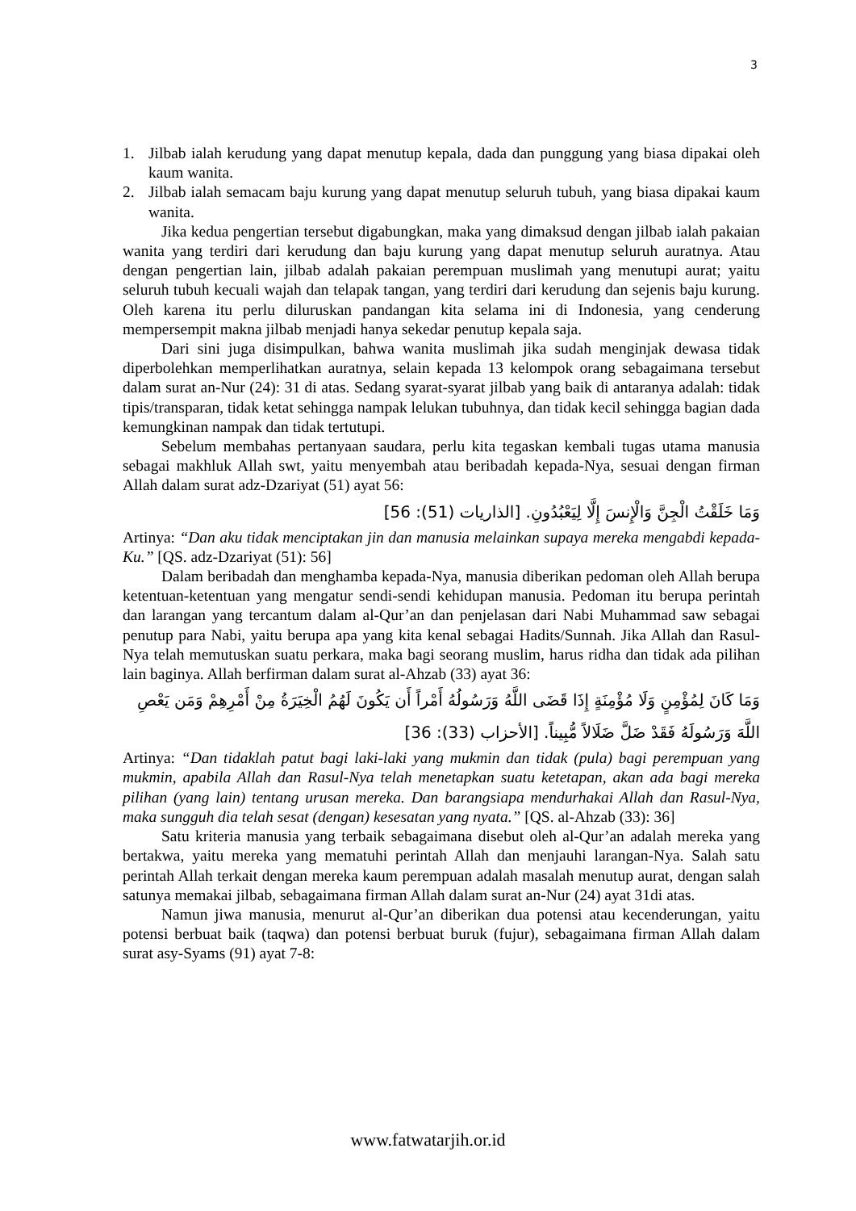3
1. Jilbab ialah kerudung yang dapat menutup kepala, dada dan punggung yang biasa dipakai oleh kaum wanita.
2. Jilbab ialah semacam baju kurung yang dapat menutup seluruh tubuh, yang biasa dipakai kaum wanita.
Jika kedua pengertian tersebut digabungkan, maka yang dimaksud dengan jilbab ialah pakaian wanita yang terdiri dari kerudung dan baju kurung yang dapat menutup seluruh auratnya. Atau dengan pengertian lain, jilbab adalah pakaian perempuan muslimah yang menutupi aurat; yaitu seluruh tubuh kecuali wajah dan telapak tangan, yang terdiri dari kerudung dan sejenis baju kurung. Oleh karena itu perlu diluruskan pandangan kita selama ini di Indonesia, yang cenderung mempersempit makna jilbab menjadi hanya sekedar penutup kepala saja.
Dari sini juga disimpulkan, bahwa wanita muslimah jika sudah menginjak dewasa tidak diperbolehkan memperlihatkan auratnya, selain kepada 13 kelompok orang sebagaimana tersebut dalam surat an-Nur (24): 31 di atas. Sedang syarat-syarat jilbab yang baik di antaranya adalah: tidak tipis/transparan, tidak ketat sehingga nampak lelukan tubuhnya, dan tidak kecil sehingga bagian dada kemungkinan nampak dan tidak tertutupi.
Sebelum membahas pertanyaan saudara, perlu kita tegaskan kembali tugas utama manusia sebagai makhluk Allah swt, yaitu menyembah atau beribadah kepada-Nya, sesuai dengan firman Allah dalam surat adz-Dzariyat (51) ayat 56:
وَمَا خَلَقْتُ الْجِنَّ وَالْإِنسَ إِلَّا لِيَعْبُدُونِ. [الذاريات (51): 56]
Artinya: “Dan aku tidak menciptakan jin dan manusia melainkan supaya mereka mengabdi kepada-Ku.” [QS. adz-Dzariyat (51): 56]
Dalam beribadah dan menghamba kepada-Nya, manusia diberikan pedoman oleh Allah berupa ketentuan-ketentuan yang mengatur sendi-sendi kehidupan manusia. Pedoman itu berupa perintah dan larangan yang tercantum dalam al-Qur’an dan penjelasan dari Nabi Muhammad saw sebagai penutup para Nabi, yaitu berupa apa yang kita kenal sebagai Hadits/Sunnah. Jika Allah dan Rasul-Nya telah memutuskan suatu perkara, maka bagi seorang muslim, harus ridha dan tidak ada pilihan lain baginya. Allah berfirman dalam surat al-Ahzab (33) ayat 36:
وَمَا كَانَ لِمُؤْمِنٍ وَلَا مُؤْمِنَةٍ إِذَا قَضَى اللَّهُ وَرَسُولُهُ أَمْراً أَن يَكُونَ لَهُمُ الْخِيَرَةُ مِنْ أَمْرِهِمْ وَمَن يَعْصِ اللَّهَ وَرَسُولَهُ فَقَدْ ضَلَّ ضَلَالاً مُّبِيناً. [الأحزاب (33): 36]
Artinya: “Dan tidaklah patut bagi laki-laki yang mukmin dan tidak (pula) bagi perempuan yang mukmin, apabila Allah dan Rasul-Nya telah menetapkan suatu ketetapan, akan ada bagi mereka pilihan (yang lain) tentang urusan mereka. Dan barangsiapa mendurhakai Allah dan Rasul-Nya, maka sungguh dia telah sesat (dengan) kesesatan yang nyata.” [QS. al-Ahzab (33): 36]
Satu kriteria manusia yang terbaik sebagaimana disebut oleh al-Qur’an adalah mereka yang bertakwa, yaitu mereka yang mematuhi perintah Allah dan menjauhi larangan-Nya. Salah satu perintah Allah terkait dengan mereka kaum perempuan adalah masalah menutup aurat, dengan salah satunya memakai jilbab, sebagaimana firman Allah dalam surat an-Nur (24) ayat 31di atas.
Namun jiwa manusia, menurut al-Qur’an diberikan dua potensi atau kecenderungan, yaitu potensi berbuat baik (taqwa) dan potensi berbuat buruk (fujur), sebagaimana firman Allah dalam surat asy-Syams (91) ayat 7-8:
www.fatwatarjih.or.id